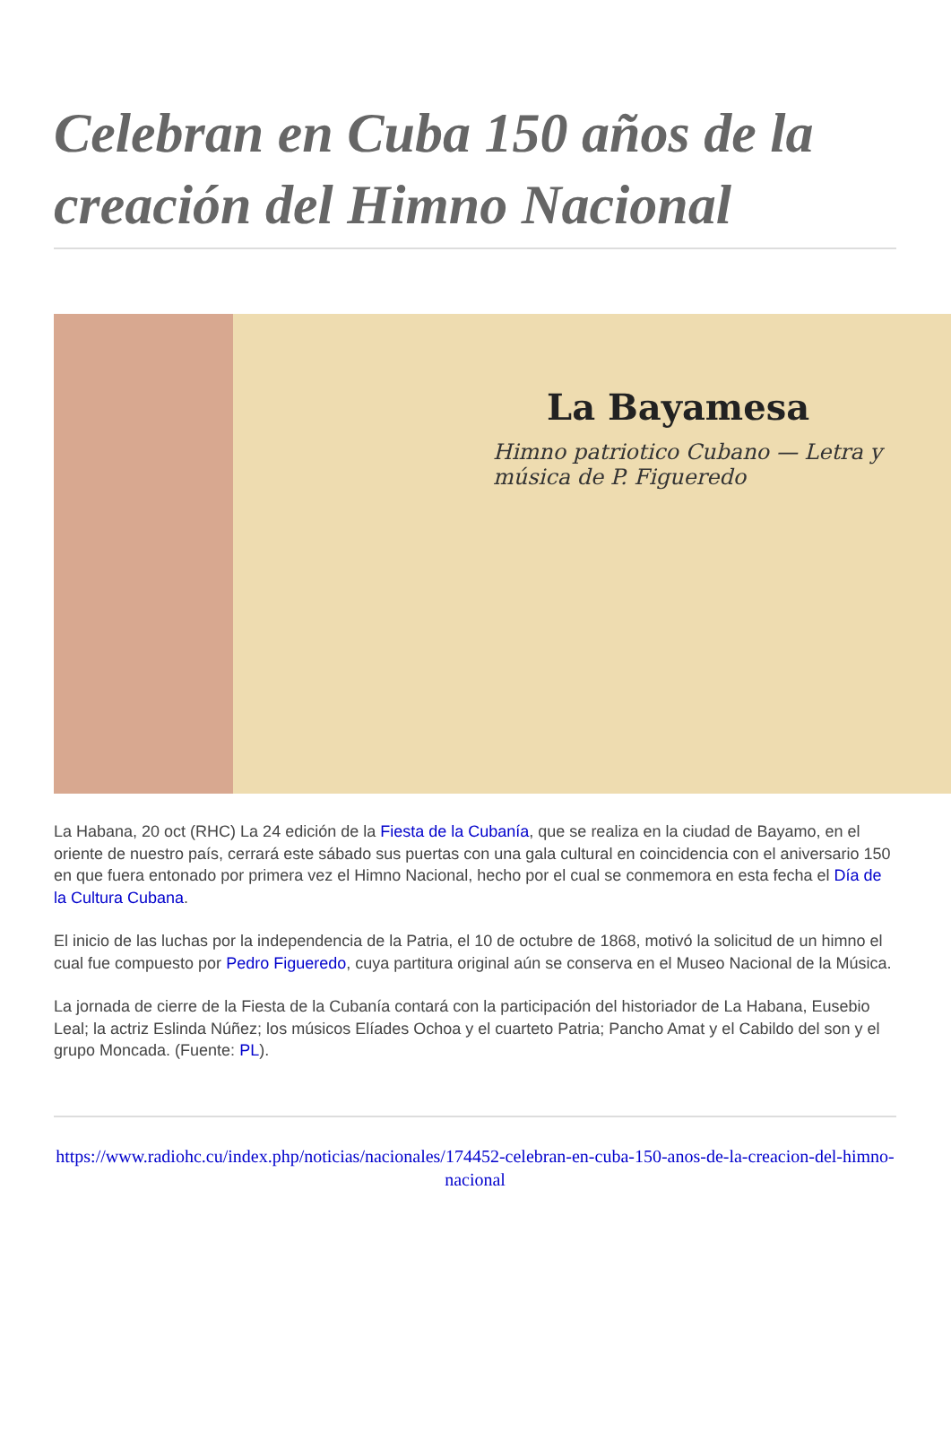Celebran en Cuba 150 años de la creación del Himno Nacional
La Bayamesa
Himno patriotico Cubano — Letra y música de P. Figueredo
La Habana, 20 oct (RHC) La 24 edición de la Fiesta de la Cubanía, que se realiza en la ciudad de Bayamo, en el oriente de nuestro país, cerrará este sábado sus puertas con una gala cultural en coincidencia con el aniversario 150 en que fuera entonado por primera vez el Himno Nacional, hecho por el cual se conmemora en esta fecha el Día de la Cultura Cubana.
El inicio de las luchas por la independencia de la Patria, el 10 de octubre de 1868, motivó la solicitud de un himno el cual fue compuesto por Pedro Figueredo, cuya partitura original aún se conserva en el Museo Nacional de la Música.
La jornada de cierre de la Fiesta de la Cubanía contará con la participación del historiador de La Habana, Eusebio Leal; la actriz Eslinda Núñez; los músicos Elíades Ochoa y el cuarteto Patria; Pancho Amat y el Cabildo del son y el grupo Moncada. (Fuente: PL).
https://www.radiohc.cu/index.php/noticias/nacionales/174452-celebran-en-cuba-150-anos-de-la-creacion-del-himno-nacional